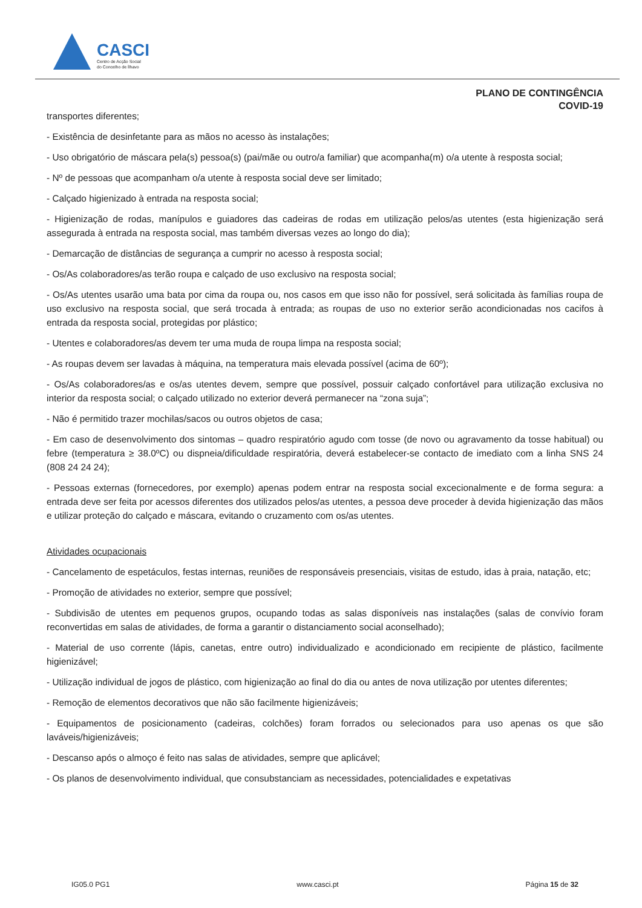CASCI
Centro de Acção Social
do Concelho de Ílhavo
PLANO DE CONTINGÊNCIA
COVID-19
transportes diferentes;
- Existência de desinfetante para as mãos no acesso às instalações;
- Uso obrigatório de máscara pela(s) pessoa(s) (pai/mãe ou outro/a familiar) que acompanha(m) o/a utente à resposta social;
- Nº de pessoas que acompanham o/a utente à resposta social deve ser limitado;
- Calçado higienizado à entrada na resposta social;
- Higienização de rodas, manípulos e guiadores das cadeiras de rodas em utilização pelos/as utentes (esta higienização será assegurada à entrada na resposta social, mas também diversas vezes ao longo do dia);
- Demarcação de distâncias de segurança a cumprir no acesso à resposta social;
- Os/As colaboradores/as terão roupa e calçado de uso exclusivo na resposta social;
- Os/As utentes usarão uma bata por cima da roupa ou, nos casos em que isso não for possível, será solicitada às famílias roupa de uso exclusivo na resposta social, que será trocada à entrada; as roupas de uso no exterior serão acondicionadas nos cacifos à entrada da resposta social, protegidas por plástico;
- Utentes e colaboradores/as devem ter uma muda de roupa limpa na resposta social;
- As roupas devem ser lavadas à máquina, na temperatura mais elevada possível (acima de 60º);
- Os/As colaboradores/as e os/as utentes devem, sempre que possível, possuir calçado confortável para utilização exclusiva no interior da resposta social; o calçado utilizado no exterior deverá permanecer na “zona suja”;
- Não é permitido trazer mochilas/sacos ou outros objetos de casa;
- Em caso de desenvolvimento dos sintomas – quadro respiratório agudo com tosse (de novo ou agravamento da tosse habitual) ou febre (temperatura ≥ 38.0ºC) ou dispneia/dificuldade respiratória, deverá estabelecer-se contacto de imediato com a linha SNS 24 (808 24 24 24);
- Pessoas externas (fornecedores, por exemplo) apenas podem entrar na resposta social excecionalmente e de forma segura: a entrada deve ser feita por acessos diferentes dos utilizados pelos/as utentes, a pessoa deve proceder à devida higienização das mãos e utilizar proteção do calçado e máscara, evitando o cruzamento com os/as utentes.
Atividades ocupacionais
- Cancelamento de espetáculos, festas internas, reuniões de responsáveis presenciais, visitas de estudo, idas à praia, natação, etc;
- Promoção de atividades no exterior, sempre que possível;
- Subdivisão de utentes em pequenos grupos, ocupando todas as salas disponíveis nas instalações (salas de convívio foram reconvertidas em salas de atividades, de forma a garantir o distanciamento social aconselhado);
- Material de uso corrente (lápis, canetas, entre outro) individualizado e acondicionado em recipiente de plástico, facilmente higienizável;
- Utilização individual de jogos de plástico, com higienização ao final do dia ou antes de nova utilização por utentes diferentes;
- Remoção de elementos decorativos que não são facilmente higienizáveis;
- Equipamentos de posicionamento (cadeiras, colchões) foram forrados ou selecionados para uso apenas os que são laváveis/higienizáveis;
- Descanso após o almoço é feito nas salas de atividades, sempre que aplicável;
- Os planos de desenvolvimento individual, que consubstanciam as necessidades, potencialidades e expetativas
IG05.0 PG1 www.casci.pt Página 15 de 32